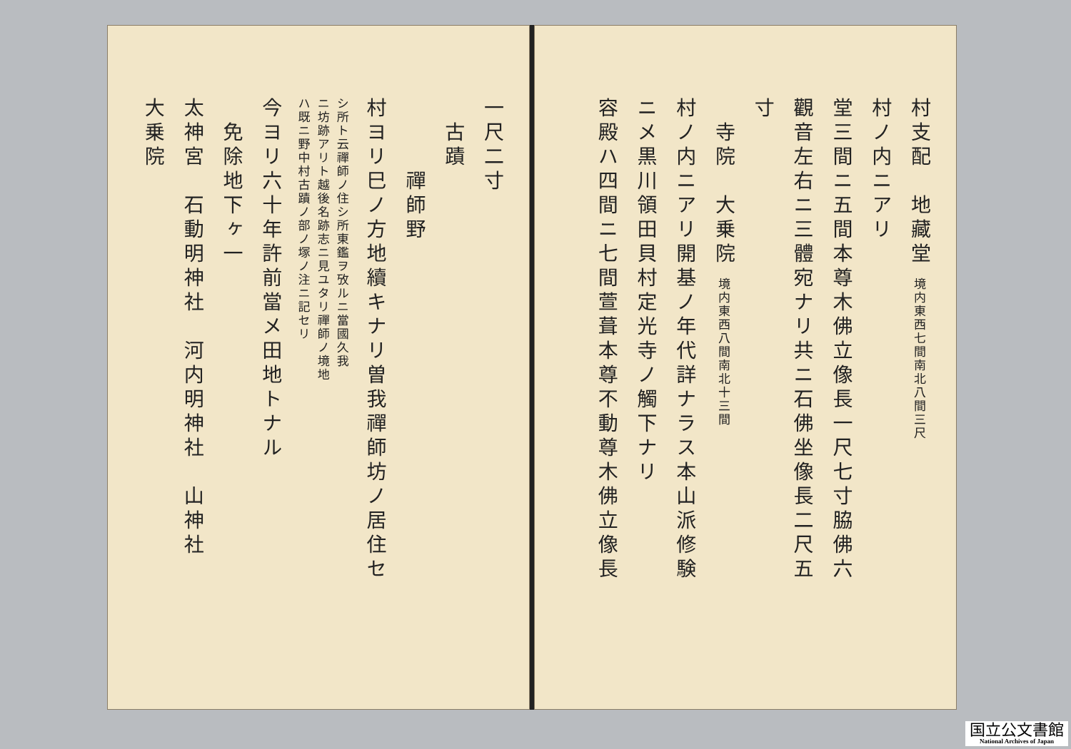一尺二寸
　古蹟
　　　禪師野
村ヨリ巳ノ方地續キナリ曽我禪師坊ノ居住セ
シ所ト云禪師ノ住シ所東鑑ヲ攷ルニ當國久我
ニ坊跡アリト越後名跡志ニ見ユタリ禪師ノ境地
ハ既ニ野中村古蹟ノ部ノ塚ノ注ニ記セリ
今ヨリ六十年許前當メ田地トナル
　免除地下ヶ一
太神宮　石動明神社　河内明神社　山神社
大乗院
村支配　地藏堂 境内東西七間南北八間三尺
村ノ内ニアリ
堂三間ニ五間本尊木佛立像長一尺七寸脇佛六
觀音左右ニ三體宛ナリ共ニ石佛坐像長二尺五
寸
　寺院　大乗院 境内東西八間南北十三間
村ノ内ニアリ開基ノ年代詳ナラス本山派修験
ニメ黒川領田貝村定光寺ノ觸下ナリ
容殿ハ四間ニ七間萱葺本尊不動尊木佛立像長
国立公文書館
National Archives of Japan